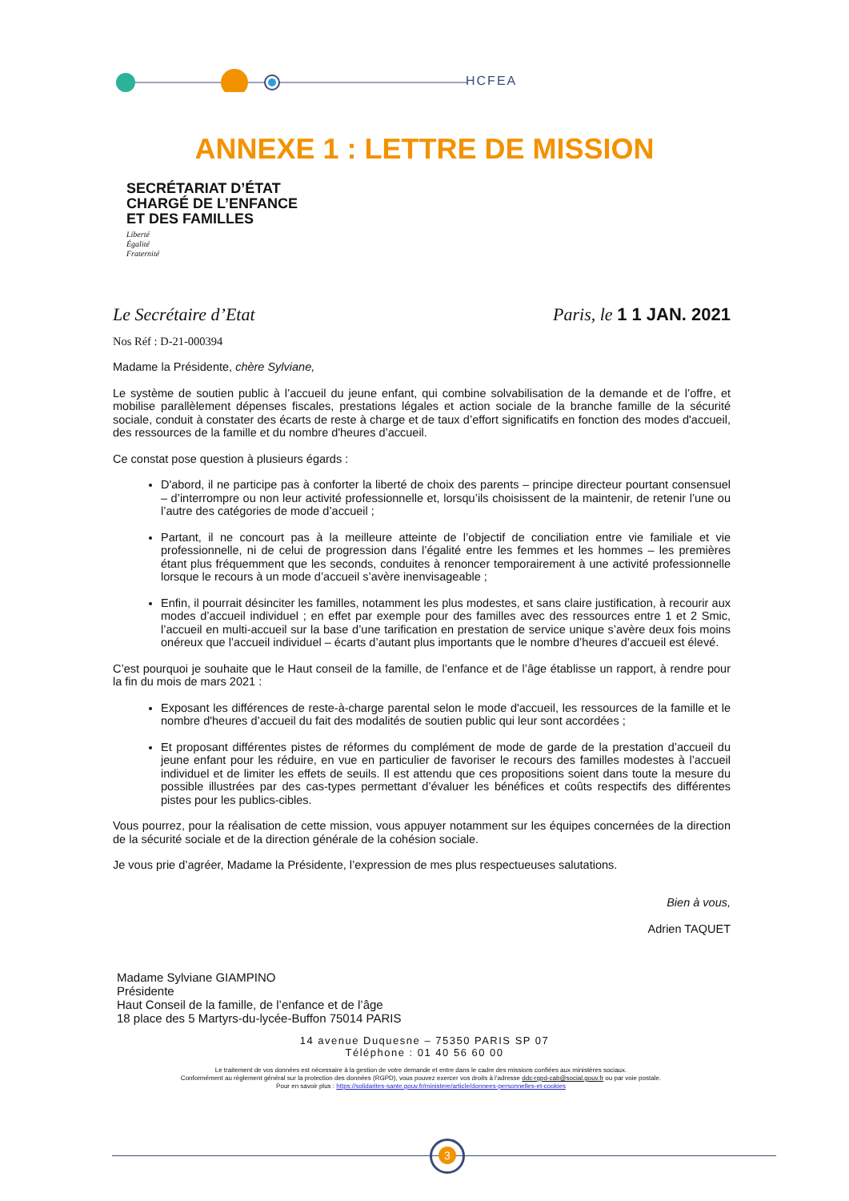HCFEA
ANNEXE 1 : LETTRE DE MISSION
SECRÉTARIAT D’ÉTAT
CHARGÉ DE L’ENFANCE
ET DES FAMILLES
Liberté
Égalité
Fraternité
Le Secrétaire d’Etat Paris, le 1 1 JAN. 2021
Nos Réf : D-21-000394
Madame la Présidente, chère Sylviane,
Le système de soutien public à l’accueil du jeune enfant, qui combine solvabilisation de la demande et de l’offre, et mobilise parallèlement dépenses fiscales, prestations légales et action sociale de la branche famille de la sécurité sociale, conduit à constater des écarts de reste à charge et de taux d’effort significatifs en fonction des modes d'accueil, des ressources de la famille et du nombre d'heures d’accueil.
Ce constat pose question à plusieurs égards :
D'abord, il ne participe pas à conforter la liberté de choix des parents – principe directeur pourtant consensuel – d’interrompre ou non leur activité professionnelle et, lorsqu’ils choisissent de la maintenir, de retenir l’une ou l’autre des catégories de mode d’accueil ;
Partant, il ne concourt pas à la meilleure atteinte de l’objectif de conciliation entre vie familiale et vie professionnelle, ni de celui de progression dans l’égalité entre les femmes et les hommes – les premières étant plus fréquemment que les seconds, conduites à renoncer temporairement à une activité professionnelle lorsque le recours à un mode d’accueil s’avère inenvisageable ;
Enfin, il pourrait désinciter les familles, notamment les plus modestes, et sans claire justification, à recourir aux modes d’accueil individuel ; en effet par exemple pour des familles avec des ressources entre 1 et 2 Smic, l’accueil en multi-accueil sur la base d’une tarification en prestation de service unique s’avère deux fois moins onéreux que l’accueil individuel – écarts d’autant plus importants que le nombre d’heures d’accueil est élevé.
C’est pourquoi je souhaite que le Haut conseil de la famille, de l’enfance et de l’âge établisse un rapport, à rendre pour la fin du mois de mars 2021 :
Exposant les différences de reste-à-charge parental selon le mode d'accueil, les ressources de la famille et le nombre d'heures d’accueil du fait des modalités de soutien public qui leur sont accordées ;
Et proposant différentes pistes de réformes du complément de mode de garde de la prestation d’accueil du jeune enfant pour les réduire, en vue en particulier de favoriser le recours des familles modestes à l’accueil individuel et de limiter les effets de seuils. Il est attendu que ces propositions soient dans toute la mesure du possible illustrées par des cas-types permettant d’évaluer les bénéfices et coûts respectifs des différentes pistes pour les publics-cibles.
Vous pourrez, pour la réalisation de cette mission, vous appuyer notamment sur les équipes concernées de la direction de la sécurité sociale et de la direction générale de la cohésion sociale.
Je vous prie d’agréer, Madame la Présidente, l’expression de mes plus respectueuses salutations.
Bien à vous,
Adrien TAQUET
Madame Sylviane GIAMPINO
Présidente
Haut Conseil de la famille, de l’enfance et de l’âge
18 place des 5 Martyrs-du-lycée-Buffon 75014 PARIS
14 avenue Duquesne – 75350 PARIS SP 07
Téléphone : 01 40 56 60 00
Le traitement de vos données est nécessaire à la gestion de votre demande et entre dans le cadre des missions confiées aux ministères sociaux.
Conformément au règlement général sur la protection des données (RGPD), vous pouvez exercer vos droits à l’adresse ddc-rgpd-cab@social.gouv.fr ou par voie postale.
Pour en savoir plus : https://solidarites-sante.gouv.fr/ministere/article/donnees-personnelles-et-cookies
3